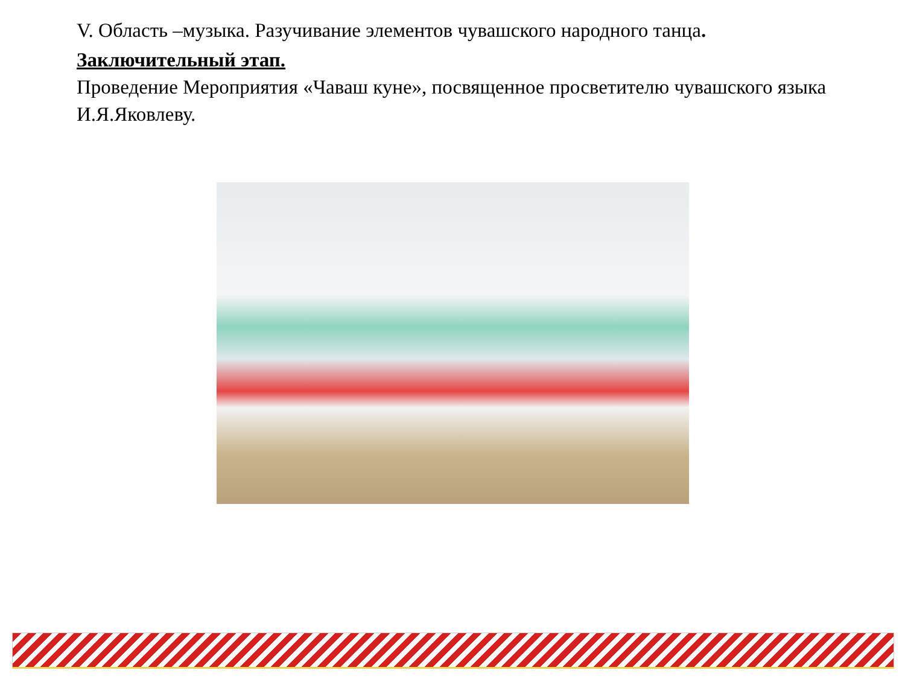V. Область –музыка. Разучивание элементов чувашского народного танца.
Заключительный этап.
Проведение Мероприятия «Чаваш куне», посвященное просветителю чувашского языка И.Я.Яковлеву.